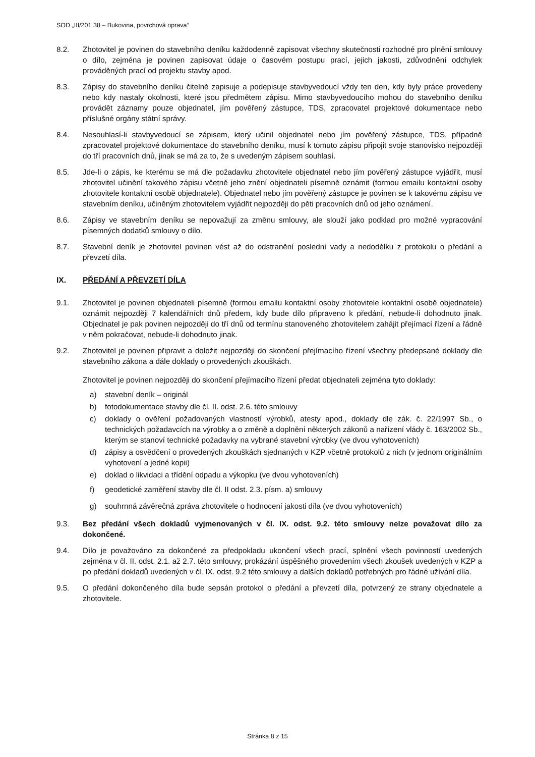SOD „III/201 38 – Bukovina, povrchová oprava“
8.2. Zhotovitel je povinen do stavebního deníku každodenně zapisovat všechny skutečnosti rozhodné pro plnění smlouvy o dílo, zejména je povinen zapisovat údaje o časovém postupu prací, jejich jakosti, zdůvodnění odchylek prováděných prací od projektu stavby apod.
8.3. Zápisy do stavebního deníku čitelně zapisuje a podepisuje stavbyvedoucí vždy ten den, kdy byly práce provedeny nebo kdy nastaly okolnosti, které jsou předmětem zápisu. Mimo stavbyvedoucího mohou do stavebního deníku provádět záznamy pouze objednatel, jím pověřený zástupce, TDS, zpracovatel projektové dokumentace nebo příslušné orgány státní správy.
8.4. Nesouhlasí-li stavbyvedoucí se zápisem, který učinil objednatel nebo jím pověřený zástupce, TDS, případně zpracovatel projektové dokumentace do stavebního deníku, musí k tomuto zápisu připojit svoje stanovisko nejpozději do tří pracovních dnů, jinak se má za to, že s uvedeným zápisem souhlasí.
8.5. Jde-li o zápis, ke kterému se má dle požadavku zhotovitele objednatel nebo jím pověřený zástupce vyjádřit, musí zhotovitel učinění takového zápisu včetně jeho znění objednateli písemně oznámit (formou emailu kontaktní osoby zhotovitele kontaktní osobě objednatele). Objednatel nebo jím pověřený zástupce je povinen se k takovému zápisu ve stavebním deníku, učiněným zhotovitelem vyjádřit nejpozději do pěti pracovních dnů od jeho oznámení.
8.6. Zápisy ve stavebním deníku se nepovažují za změnu smlouvy, ale slouží jako podklad pro možné vypracování písemných dodatků smlouvy o dílo.
8.7. Stavební deník je zhotovitel povinen vést až do odstranění poslední vady a nedodělku z protokolu o předání a převzetí díla.
IX. PŘEDÁNÍ A PŘEVZETÍ DÍLA
9.1. Zhotovitel je povinen objednateli písemně (formou emailu kontaktní osoby zhotovitele kontaktní osobě objednatele) oznámit nejpozději 7 kalendářních dnů předem, kdy bude dílo připraveno k předání, nebude-li dohodnuto jinak. Objednatel je pak povinen nejpozději do tří dnů od termínu stanoveného zhotovitelem zahájit přejímací řízení a řádně v něm pokračovat, nebude-li dohodnuto jinak.
9.2. Zhotovitel je povinen připravit a doložit nejpozději do skončení přejímacího řízení všechny předepsané doklady dle stavebního zákona a dále doklady o provedených zkouškách.
Zhotovitel je povinen nejpozději do skončení přejímacího řízení předat objednateli zejména tyto doklady:
a) stavební deník – originál
b) fotodokumentace stavby dle čl. II. odst. 2.6. této smlouvy
c) doklady o ověření požadovaných vlastností výrobků, atesty apod., doklady dle zák. č. 22/1997 Sb., o technických požadavcích na výrobky a o změně a doplnění některých zákonů a nařízení vlády č. 163/2002 Sb., kterým se stanoví technické požadavky na vybrané stavební výrobky (ve dvou vyhotoveních)
d) zápisy a osvědčení o provedených zkouškách sjednaných v KZP včetně protokolů z nich (v jednom originálním vyhotovení a jedné kopii)
e) doklad o likvidaci a třídění odpadu a výkopku (ve dvou vyhotoveních)
f) geodetické zaměření stavby dle čl. II odst. 2.3. písm. a) smlouvy
g) souhrnná závěrečná zpráva zhotovitele o hodnocení jakosti díla (ve dvou vyhotoveních)
9.3. Bez předání všech dokladů vyjmenovaných v čl. IX. odst. 9.2. této smlouvy nelze považovat dílo za dokončené.
9.4. Dílo je považováno za dokončené za předpokladu ukončení všech prací, splnění všech povinností uvedených zejména v čl. II. odst. 2.1. až 2.7. této smlouvy, prokázání úspěšného provedením všech zkoušek uvedených v KZP a po předání dokladů uvedených v čl. IX. odst. 9.2 této smlouvy a dalších dokladů potřebných pro řádné užívání díla.
9.5. O předání dokončeného díla bude sepsán protokol o předání a převzetí díla, potvrzený ze strany objednatele a zhotovitele.
Stránka 8 z 15